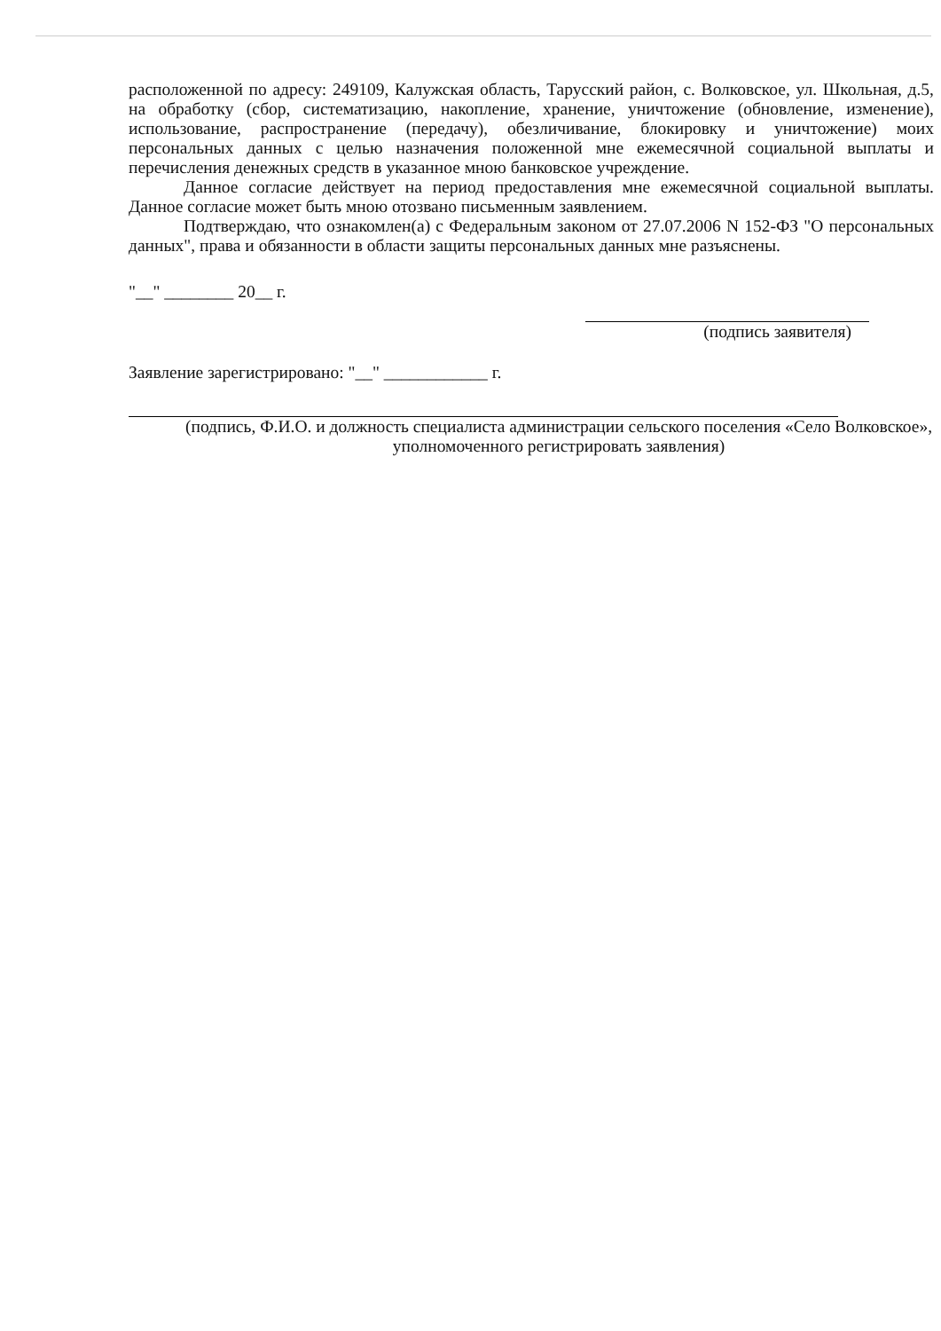расположенной по адресу: 249109, Калужская область, Тарусский район, с. Волковское, ул. Школьная, д.5, на обработку (сбор, систематизацию, накопление, хранение, уничтожение (обновление, изменение), использование, распространение (передачу), обезличивание, блокировку и уничтожение) моих персональных данных с целью назначения положенной мне ежемесячной социальной выплаты и перечисления денежных средств в указанное мною банковское учреждение.
Данное согласие действует на период предоставления мне ежемесячной социальной выплаты. Данное согласие может быть мною отозвано письменным заявлением.
Подтверждаю, что ознакомлен(а) с Федеральным законом от 27.07.2006 N 152-ФЗ "О персональных данных", права и обязанности в области защиты персональных данных мне разъяснены.
"__" ________ 20__ г.
(подпись заявителя)
Заявление зарегистрировано: "__" ____________ г.
(подпись, Ф.И.О. и должность специалиста администрации сельского поселения «Село Волковское», уполномоченного регистрировать заявления)